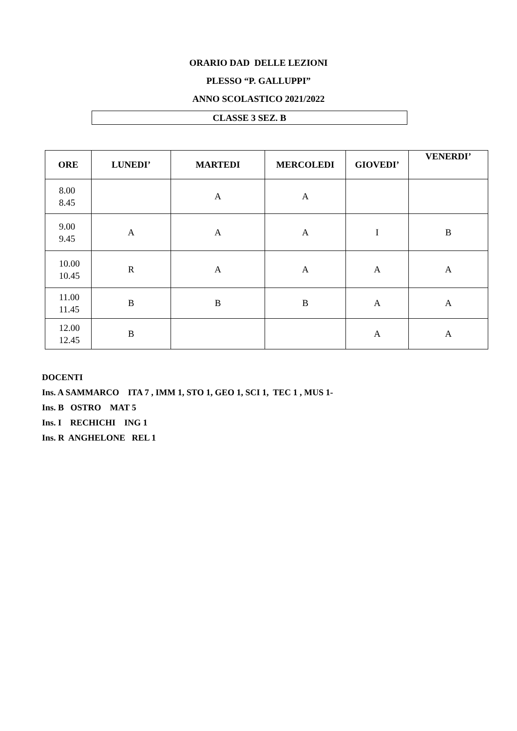ORARIO DAD DELLE LEZIONI
PLESSO “P. GALLUPPI”
ANNO SCOLASTICO 2021/2022
CLASSE 3 SEZ. B
| ORE | LUNEDI’ | MARTEDI | MERCOLEDI | GIOVEDI’ | VENERDI’ |
| --- | --- | --- | --- | --- | --- |
| 8.00 8.45 | | A | A | | |
| 9.00 9.45 | A | A | A | I | B |
| 10.00 10.45 | R | A | A | A | A |
| 11.00 11.45 | B | B | B | A | A |
| 12.00 12.45 | B | | | A | A |
DOCENTI
Ins. A SAMMARCO ITA 7 , IMM 1, STO 1, GEO 1, SCI 1, TEC 1 , MUS 1-
Ins. B OSTRO MAT 5
Ins. I RECHICHI ING 1
Ins. R ANGHELONE REL 1